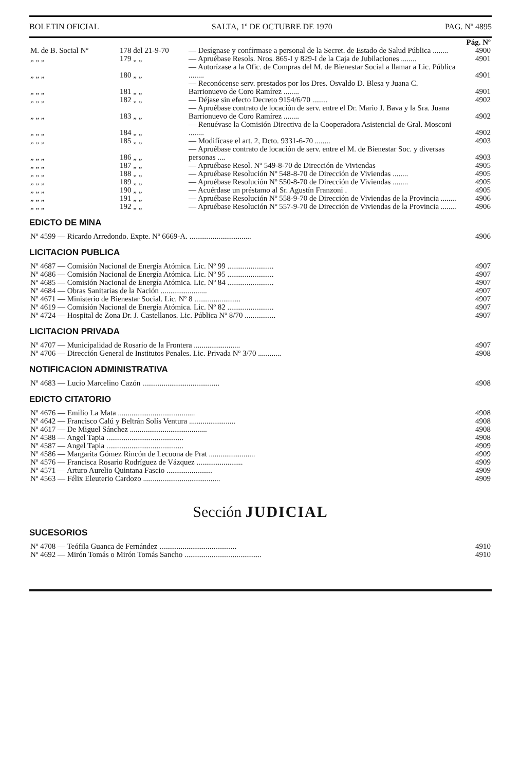BOLETIN OFICIAL SALTA, 1º DE OCTUBRE DE 1970 PAG. Nº 4895
| | | | Pág. Nº |
| M. de B. Social Nº | 178 del 21-9-70 | — Desígnase y confírmase a personal de la Secret. de Estado de Salud Pública ........ | 4900 |
| „ „ „ | 179 „ „ | — Apruébase Resols. Nros. 865-I y 829-I de la Caja de Jubilaciones ........ | 4901 |
| „ „ „ | 180 „ „ | — Autorízase a la Ofic. de Compras del M. de Bienestar Social a llamar a Lic. Pública ........ | 4901 |
| „ „ „ | 181 „ „ | — Reconócense serv. prestados por los Dres. Osvaldo D. Blesa y Juana C. Barrionuevo de Coro Ramírez ........ | 4901 |
| „ „ „ | 182 „ „ | — Déjase sin efecto Decreto 9154/6/70 ........ | 4902 |
| „ „ „ | 183 „ „ | — Apruébase contrato de locación de serv. entre el Dr. Mario J. Bava y la Sra. Juana Barrionuevo de Coro Ramírez ........ | 4902 |
| „ „ „ | 184 „ „ | — Renuévase la Comisión Directiva de la Cooperadora Asistencial de Gral. Mosconi ........ | 4902 |
| „ „ „ | 185 „ „ | — Modifícase el art. 2, Dcto. 9331-6-70 ........ | 4903 |
| „ „ „ | 186 „ „ | — Apruébase contrato de locación de serv. entre el M. de Bienestar Soc. y diversas personas .... | 4903 |
| „ „ „ | 187 „ „ | — Apruébase Resol. Nº 549-8-70 de Dirección de Viviendas | 4905 |
| „ „ „ | 188 „ „ | — Apruébase Resolución Nº 548-8-70 de Dirección de Viviendas ........ | 4905 |
| „ „ „ | 189 „ „ | — Apruébase Resolución Nº 550-8-70 de Dirección de Viviendas ........ | 4905 |
| „ „ „ | 190 „ „ | — Acuérdase un préstamo al Sr. Agustín Franzoni . | 4905 |
| „ „ „ | 191 „ „ | — Apruébase Resolución Nº 558-9-70 de Dirección de Viviendas de la Provincia ........ | 4906 |
| „ „ „ | 192 „ „ | — Apruébase Resolución Nº 557-9-70 de Dirección de Viviendas de la Provincia ........ | 4906 |
EDICTO DE MINA
| Nº 4599 — Ricardo Arredondo. Expte. Nº 6669-A. ................................ | 4906 |
LICITACION PUBLICA
| Nº 4687 — Comisión Nacional de Energía Atómica. Lic. Nº 99 ........................ | 4907 |
| Nº 4686 — Comisión Nacional de Energía Atómica. Lic. Nº 95 ........................ | 4907 |
| Nº 4685 — Comisión Nacional de Energía Atómica. Lic. Nº 84 ........................ | 4907 |
| Nº 4684 — Obras Sanitarias de la Nación ........................ | 4907 |
| Nº 4671 — Ministerio de Bienestar Social. Lic. Nº 8 ........................ | 4907 |
| Nº 4619 — Comisión Nacional de Energía Atómica. Lic. Nº 82 ........................ | 4907 |
| Nº 4724 — Hospital de Zona Dr. J. Castellanos. Lic. Pública Nº 8/70 ................ | 4907 |
LICITACION PRIVADA
| Nº 4707 — Municipalidad de Rosario de la Frontera ........................ | 4907 |
| Nº 4706 — Dirección General de Institutos Penales. Lic. Privada Nº 3/70 ............ | 4908 |
NOTIFICACION ADMINISTRATIVA
| Nº 4683 — Lucio Marcelino Cazón ........................................ | 4908 |
EDICTO CITATORIO
| Nº 4676 — Emilio La Mata ........................................ | 4908 |
| Nº 4642 — Francisco Calú y Beltrán Solís Ventura ........................ | 4908 |
| Nº 4617 — De Miguel Sánchez ........................................ | 4908 |
| Nº 4588 — Angel Tapia ........................................ | 4908 |
| Nº 4587 — Angel Tapia ........................................ | 4909 |
| Nº 4586 — Margarita Gómez Rincón de Lecuona de Prat ........................ | 4909 |
| Nº 4576 — Francisca Rosario Rodríguez de Vázquez ........................ | 4909 |
| Nº 4571 — Arturo Aurelio Quintana Fascio ........................ | 4909 |
| Nº 4563 — Félix Eleuterio Cardozo ........................................ | 4909 |
Sección JUDICIAL
SUCESORIOS
| Nº 4708 — Teófila Guanca de Fernández ........................................ | 4910 |
| Nº 4692 — Mirón Tomás o Mirón Tomás Sancho ........................................ | 4910 |